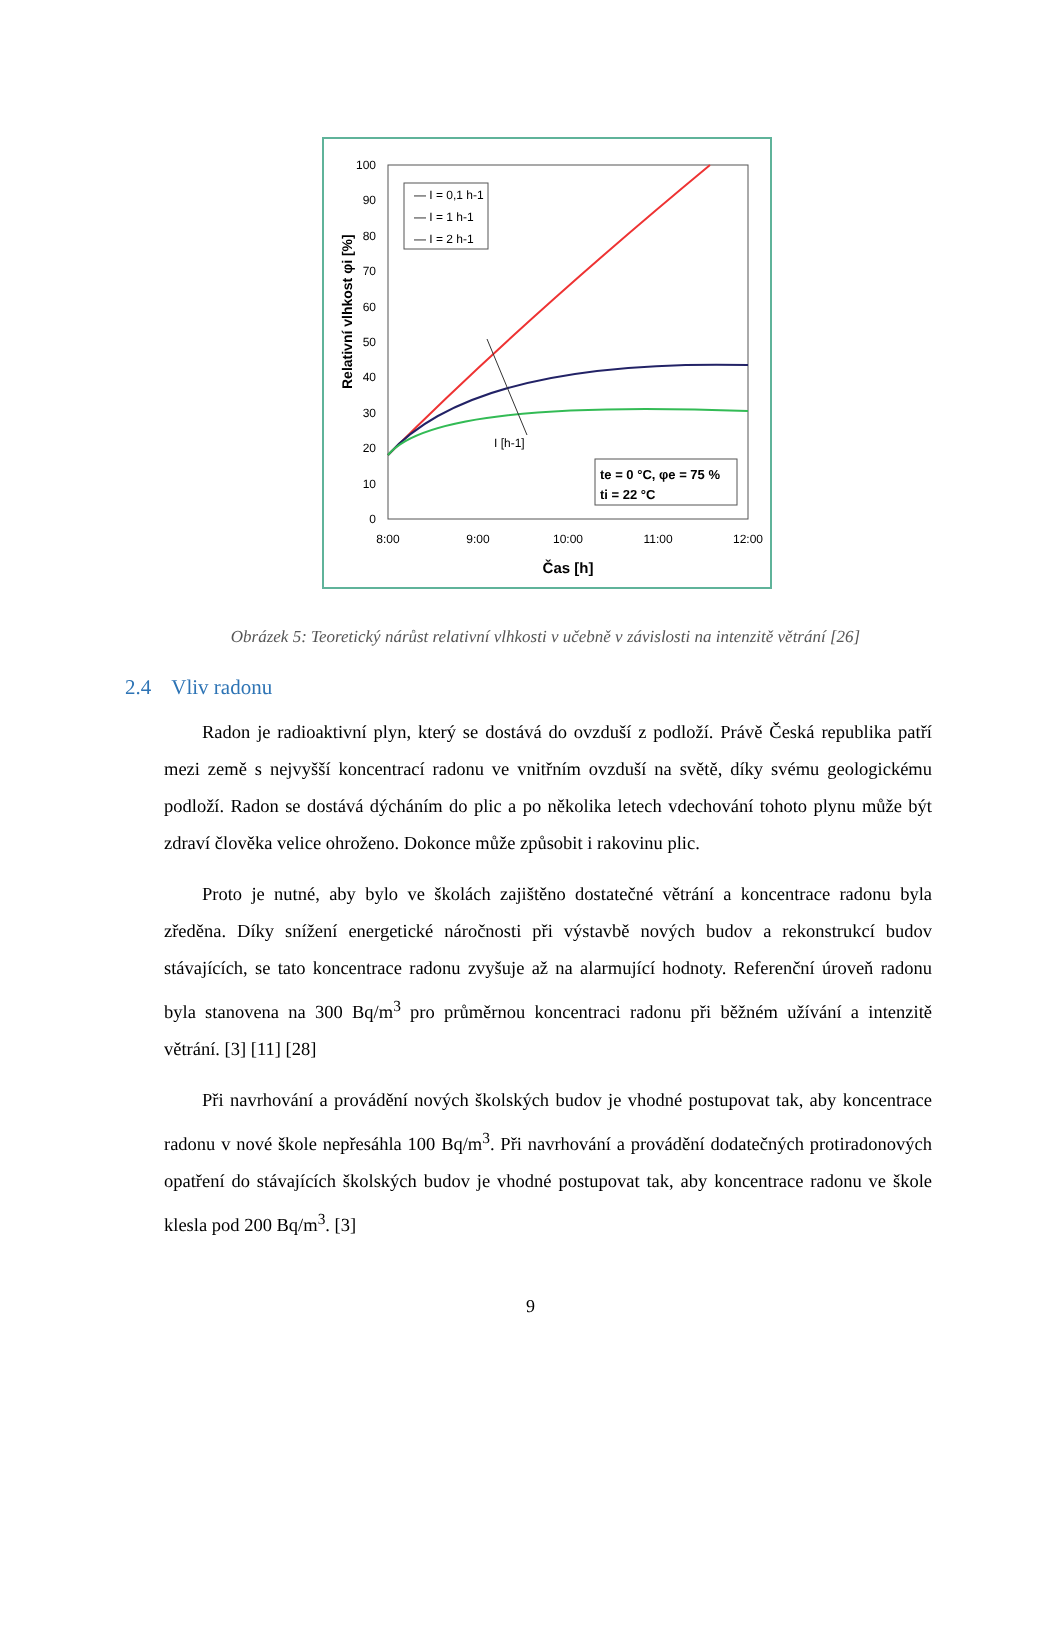100
90
80
70
60
50
40
30
20
10
0
8:00
9:00
10:00
11:00
12:00
Čas [h]
Relativní vlhkost φi [%]
I [h-1]
— I = 0,1 h-1
— I = 1 h-1
— I = 2 h-1
te = 0 °C, φe = 75 %
ti = 22 °C
Obrázek 5: Teoretický nárůst relativní vlhkosti v učebně v závislosti na intenzitě větrání [26]
2.4 Vliv radonu
Radon je radioaktivní plyn, který se dostává do ovzduší z podloží. Právě Česká republika patří mezi země s nejvyšší koncentrací radonu ve vnitřním ovzduší na světě, díky svému geologickému podloží. Radon se dostává dýcháním do plic a po několika letech vdechování tohoto plynu může být zdraví člověka velice ohroženo. Dokonce může způsobit i rakovinu plic.
Proto je nutné, aby bylo ve školách zajištěno dostatečné větrání a koncentrace radonu byla zředěna. Díky snížení energetické náročnosti při výstavbě nových budov a rekonstrukcí budov stávajících, se tato koncentrace radonu zvyšuje až na alarmující hodnoty. Referenční úroveň radonu byla stanovena na 300 Bq/m<sup>3</sup> pro průměrnou koncentraci radonu při běžném užívání a intenzitě větrání. [3] [11] [28]
Při navrhování a provádění nových školských budov je vhodné postupovat tak, aby koncentrace radonu v nové škole nepřesáhla 100 Bq/m<sup>3</sup>. Při navrhování a provádění dodatečných protiradonových opatření do stávajících školských budov je vhodné postupovat tak, aby koncentrace radonu ve škole klesla pod 200 Bq/m<sup>3</sup>. [3]
9